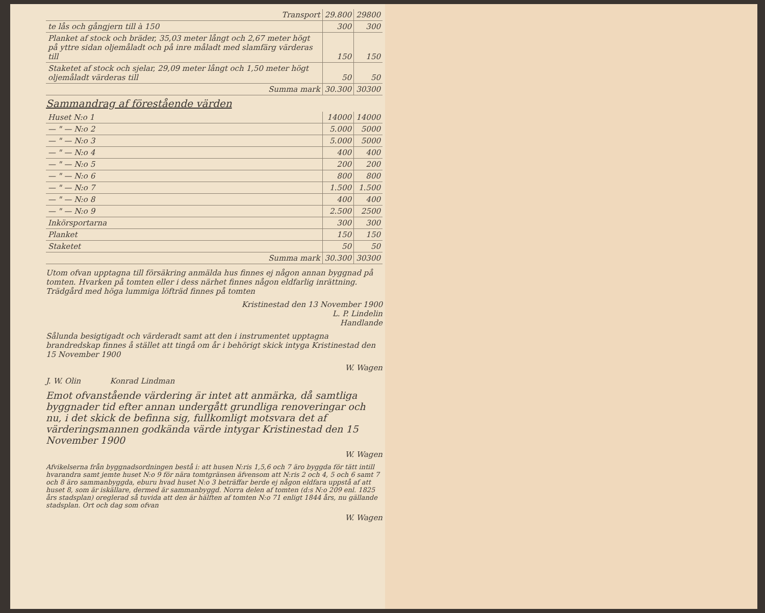| Transport | 29.800 | 29800 |
| te lås och gångjern till à 150 | 300 | 300 |
| Planket af stock och bräder, 35,03 meter långt och 2,67 meter högt på yttre sidan oljemåladt och på inre måladt med slamfärg värderas till | 150 | 150 |
| Staketet af stock och sjelar, 29,09 meter långt och 1,50 meter högt oljemåladt värderas till | 50 | 50 |
| Summa mark | 30.300 | 30300 |
Sammandrag af förestående värden
| Huset N:o 1 | 14000 | 14000 |
| — " — N:o 2 | 5.000 | 5000 |
| — " — N:o 3 | 5.000 | 5000 |
| — " — N:o 4 | 400 | 400 |
| — " — N:o 5 | 200 | 200 |
| — " — N:o 6 | 800 | 800 |
| — " — N:o 7 | 1.500 | 1.500 |
| — " — N:o 8 | 400 | 400 |
| — " — N:o 9 | 2.500 | 2500 |
| Inkörsportarna | 300 | 300 |
| Planket | 150 | 150 |
| Staketet | 50 | 50 |
| Summa mark | 30.300 | 30300 |
Utom ofvan upptagna till försäkring anmälda hus finnes ej någon annan byggnad på tomten. Hvarken på tomten eller i dess närhet finnes någon eldfarlig inrättning. Trädgård med höga lummiga löfträd finnes på tomten
Kristinestad den 13 November 1900
L. P. Lindelin
Handlande
Sålunda besigtigadt och värderadt samt att den i instrumentet upptagna brandredskap finnes å stället att tingå om år i behörigt skick intyga Kristinestad den 15 November 1900
W. Wagen
J. W. Olin Konrad Lindman
Emot ofvanstående värdering är intet att anmärka, då samtliga byggnader tid efter annan undergått grundliga renoveringar och nu, i det skick de befinna sig, fullkomligt motsvara det af värderingsmannen godkända värde intygar Kristinestad den 15 November 1900
W. Wagen
Afvikelserna från byggnadsordningen bestå i: att husen N:ris 1,5,6 och 7 äro byggda för tätt intill hvarandra samt jemte huset N:o 9 för nära tomtgränsen äfvensom att N:ris 2 och 4, 5 och 6 samt 7 och 8 äro sammanbyggda, eburu hvad huset N:o 3 beträffar berde ej någon eldfara uppstå af att huset 8, som är iskällare, dermed är sammanbyggd. Norra delen af tomten (d:s N:o 209 enl. 1825 års stadsplan) oreglerad så tuvida att den är hälften af tomten N:o 71 enligt 1844 års, nu gällande stadsplan. Ort och dag som ofvan
W. Wagen